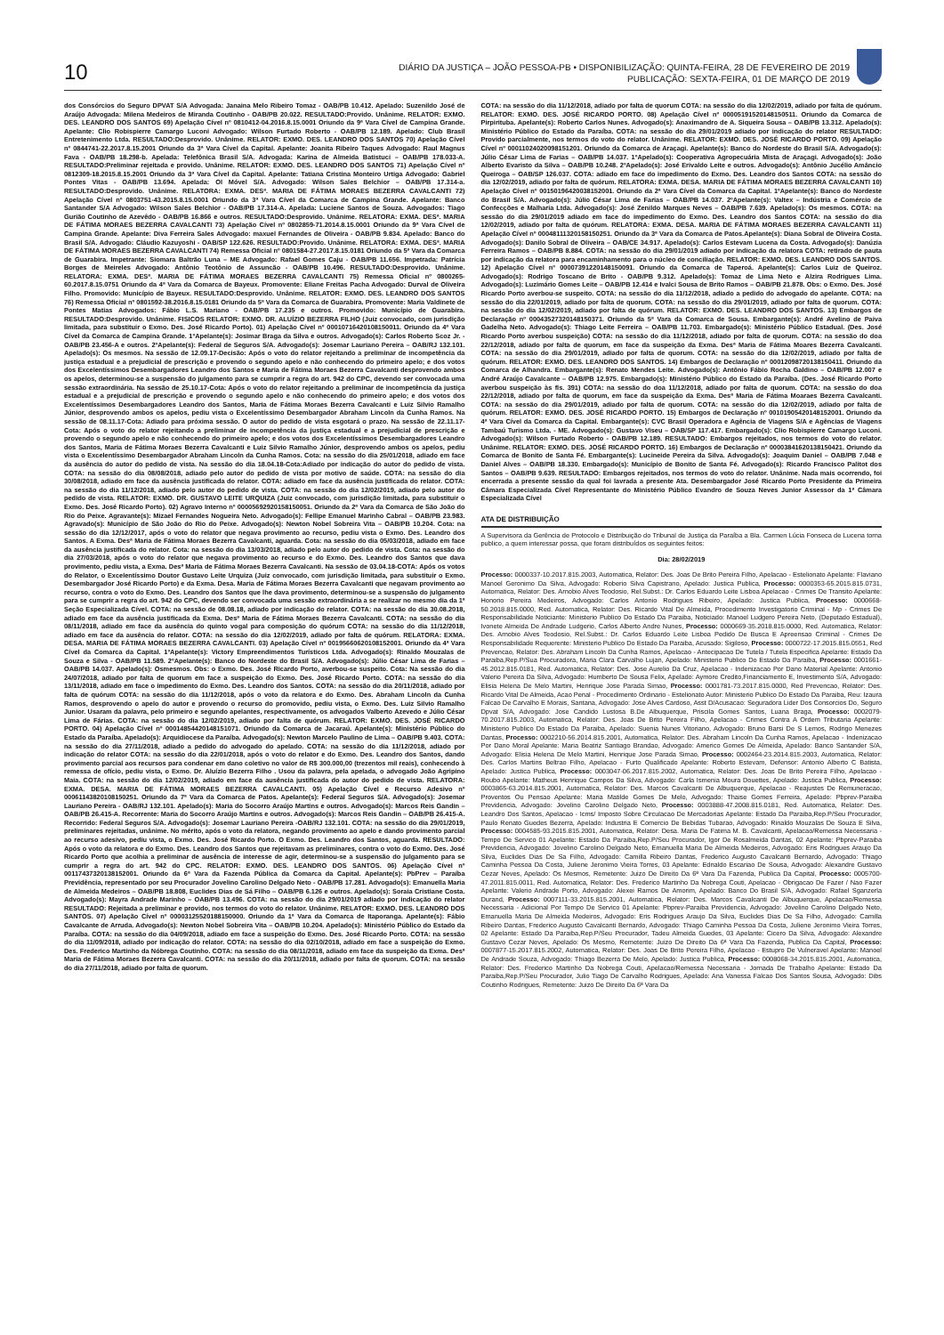10
DIÁRIO DA JUSTIÇA – JOÃO PESSOA-PB • DISPONIBILIZAÇÃO: QUINTA-FEIRA, 28 DE FEVEREIRO DE 2019
PUBLICAÇÃO: SEXTA-FEIRA, 01 DE MARÇO DE 2019
dos Consórcios do Seguro DPVAT S/A Advogada: Janaina Melo Ribeiro Tomaz - OAB/PB 10.412. Apelado: Suzenildo José de Araújo Advogada: Milena Medeiros de Miranda Coutinho - OAB/PB 20.022. RESULTADO:Provido. Unânime. RELATOR: EXMO. DES. LEANDRO DOS SANTOS 69) Apelação Cível nº 0810412-04.2016.8.15.0001 Oriundo da 9ª Vara Cível de Campina Grande. Apelante: Clio Robispierre Camargo Luconi Advogado: Wilson Furtado Roberto - OAB/PB 12.189. Apelado: Club Brasil Entretenimento Ltda. RESULTADO:Desprovido. Unânime. RELATOR: EXMO. DES. LEANDRO DOS SANTOS 70) Apelação Cível nº 0844741-22.2017.8.15.2001 Oriundo da 3ª Vara Cível da Capital. Apelante: Joanita Ribeiro Taques Advogado: Raul Magnus Fava - OAB/PB 18.298-b. Apelada: Telefônica Brasil S/A. Advogada: Karina de Almeida Batistuci – OAB/PB 178.033-A. RESULTADO:Preliminar rejeitada e provido. Unânime. RELATOR: EXMO. DES. LEANDRO DOS SANTOS 71) Apelação Cível nº 0812309-18.2015.8.15.2001 Oriundo da 3ª Vara Cível da Capital. Apelante: Tatiana Cristina Monteiro Urtiga Advogado: Gabriel Pontes Vitas - OAB/PB 13.694. Apelada: Ol Móvel S/A. Advogado: Wilson Sales Belchior – OAB/PB 17.314-a. RESULTADO:Desprovido. Unânime. RELATORA: EXMA. DESª. MARIA DE FÁTIMA MORAES BEZERRA CAVALCANTI 72) Apelação Cível nº 0803751-43.2015.8.15.0001 Oriundo da 3ª Vara Cível da Comarca de Campina Grande. Apelante: Banco Santander S/A Advogado: Wilson Sales Belchior - OAB/PB 17.314-A. Apelada: Luciene Santos de Souza. Advogados: Tiago Gurião Coutinho de Azevêdo - OAB/PB 16.866 e outros. RESULTADO:Desprovido. Unânime. RELATORA: EXMA. DESª. MARIA DE FÁTIMA MORAES BEZERRA CAVALCANTI 73) Apelação Cível nº 0802859-71.2014.8.15.0001 Oriundo da 9ª Vara Cível de Campina Grande. Apelante: Diva Ferreira Sales Advogado: maxuel Fernandes de Oliveira - OAB/PB 9.834. Apelado: Banco do Brasil S/A. Advogado: Cláudio Kazuyoshi - OAB/SP 122.626. RESULTADO:Provido. Unânime. RELATORA: EXMA. DESª. MARIA DE FÁTIMA MORAES BEZERRA CAVALCANTI 74) Remessa Oficial nº 0801584-27.2017.8.15.0181 Oriundo da 5ª Vara da Comarca de Guarabira. Impetrante: Siomara Baltrão Luna – ME Advogado: Rafael Gomes Caju - OAB/PB 11.656. Impetrada: Patrícia Borges de Meireles Advogado: Antônio Teotônio de Assuncão - OAB/PB 10.496. RESULTADO:Desprovido. Unânime. RELATORA: EXMA. DESª. MARIA DE FÁTIMA MORAES BEZERRA CAVALCANTI 75) Remessa Oficial nº 0800265-60.2017.8.15.0751 Oriundo da 4ª Vara da Comarca de Bayeux. Promovente: Eliane Freitas Pacha Advogado: Durval de Oliveira Filho. Promovido: Município de Bayeux. RESULTADO:Desprovido. Unânime. RELATOR: EXMO. DES. LEANDRO DOS SANTOS 76) Remessa Oficial nº 0801592-38.2016.8.15.0181 Oriundo da 5ª Vara da Comarca de Guarabira. Promovente: Maria Valdinete de Pontes Matias Advogados: Fábio L.S. Mariano - OAB/PB 17.235 e outros. Promovido: Município de Guarabira. RESULTADO:Desprovido. Unânime. FISICOS RELATOR: EXMO. DR. ALUÍZIO BEZERRA FILHO (Juiz convocado, com jurisdição limitada, para substituir o Exmo. Des. José Ricardo Porto). 01) Apelação Cível nº 00010716420108150011. Oriundo da 4ª Vara Cível da Comarca de Campina Grande. 1ºApelante(s): Josimar Braga da Silva e outros. Advogado(s): Carlos Roberto Scoz Jr. - OAB/PB 23.456-A e outros. 2ºApelante(s): Federal de Seguros S/A. Advogado(s): Josemar Lauriano Pereira – OAB/RJ 132.101. Apelado(s): Os mesmos. Na sessão de 12.09.17-Decisão: Após o voto do relator rejeitando a preliminar de incompetência da justiça estadual e a prejudicial de prescrição e provendo o segundo apelo e não conhecendo do primeiro apelo; e dos votos dos Excelentíssimos Desembargadores Leandro dos Santos e Maria de Fátima Moraes Bezerra Cavalcanti desprovendo ambos os apelos, determinou-se a suspensão do julgamento para se cumprir a regra do art. 942 do CPC, devendo ser convocada uma sessão extraordinária. Na sessão de 25.10.17-Cota: Após o voto do relator rejeitando a preliminar de incompetência da justiça estadual e a prejudicial de prescrição e provendo o segundo apelo e não conhecendo do primeiro apelo; e dos votos dos Excelentíssimos Desembargadores Leandro dos Santos, Maria de Fátima Moraes Bezerra Cavalcanti e Luiz Silvio Ramalho Júnior, desprovendo ambos os apelos, pediu vista o Excelentíssimo Desembargador Abraham Lincoln da Cunha Ramos. Na sessão de 08.11.17-Cota: Adiado para próxima sessão. O autor do pedido de vista esgotará o prazo. Na sessão de 22.11.17-Cota: Após o voto do relator rejeitando a preliminar de incompetência da justiça estadual e a prejudicial de prescrição e provendo o segundo apelo e não conhecendo do primeiro apelo; e dos votos dos Excelentíssimos Desembargadores Leandro dos Santos, Maria de Fátima Moraes Bezerra Cavalcanti e Luiz Silvio Ramalho Júnior, desprovendo ambos os apelos, pediu vista o Excelentíssimo Desembargador Abraham Lincoln da Cunha Ramos. Cota: na sessão do dia 25/01/2018, adiado em face da ausência do autor do pedido de vista. Na sessão do dia 18.04.18-Cota:Adiado por indicação do autor do pedido de vista. COTA: na sessão do dia 08/08/2018, adiado pelo autor do pedido de vista por motivo de saúde. COTA: na sessão do dia 30/08/2018, adiado em face da ausência justificada do relator. COTA: adiado em face da ausência justificada do relator. COTA: na sessão do dia 11/12/2018, adiado pelo autor do pedido de vista. COTA: na sessão do dia 12/02/2019, adiado pelo autor do pedido de vista. RELATOR: EXMO. DR. GUSTAVO LEITE URQUIZA (Juiz convocado, com jurisdição limitada, para substituir o Exmo. Des. José Ricardo Porto). 02) Agravo Interno nº 00005692920158150051. Oriundo da 2ª Vara da Comarca de São João do Rio do Peixe. Agravante(s): Mizael Fernandes Nogueira Neto. Advogado(s): Fellipe Emanuel Marinho Cabral – OAB/PB 23.983. Agravado(s): Município de São João do Rio do Peixe. Advogado(s): Newton Nobel Sobreira Vita – OAB/PB 10.204. Cota: na sessão do dia 12/12/2017, após o voto do relator que negava provimento ao recurso, pediu vista o Exmo. Des. Leandro dos Santos. A Exma. Desª Maria de Fátima Moraes Bezerra Cavalcanti, aguarda. Cota: na sessão do dia 05/03/2018, adiado em face da ausência justificada do relator. Cota: na sessão do dia 13/03/2018, adiado pelo autor do pedido de vista. Cota: na sessão do dia 27/03/2018, após o voto do relator que negava provimento ao recurso e do Exmo. Des. Leandro dos Santos que dava provimento, pediu vista, a Exma. Desª Maria de Fátima Moraes Bezerra Cavalcanti. Na sessão de 03.04.18-COTA: Após os votos do Relator, o Excelentíssimo Doutor Gustavo Leite Urquiza (Juiz convocado, com jurisdição limitada, para substituir o Exmo. Desembargador José Ricardo Porto) e da Exma. Desa. Maria de Fátima Moraes Bezerra Cavalcanti que negavam provimento ao recurso, contra o voto do Exmo. Des. Leandro dos Santos que lhe dava provimento, determinou-se a suspensão do julgamento para se cumprir a regra do art. 942 do CPC, devendo ser convocada uma sessão extraordinária a se realizar no mesmo dia da 1ª Seção Especializada Cível. COTA: na sessão de 08.08.18, adiado por indicação do relator. COTA: na sessão do dia 30.08.2018, adiado em face da ausência justificada da Exma. Desª Maria de Fátima Moraes Bezerra Cavalcanti. COTA: na sessão do dia 08/11/2018, adiado em face da ausência do quinto vogal para composição do quórum COTA: na sessão do dia 11/12/2018, adiado em face da ausência do relator. COTA: na sessão do dia 12/02/2019, adiado por falta de quórum. RELATORA: EXMA. DESA. MARIA DE FÁTIMA MORAES BEZERRA CAVALCANTI. 03) Apelação Cível nº 00195660620108152001. Oriundo da 4ª Vara Cível da Comarca da Capital. 1ºApelante(s): Victory Empreendimentos Turísticos Ltda. Advogado(s): Rinaldo Mouzalas de Souza e Silva - OAB/PB 11.589. 2ºApelante(s): Banco do Nordeste do Brasil S/A. Advogado(s): Júlio César Lima de Farias – OAB/PB 14.037. Apelado(s): Osmesmos. Obs: o Exmo. Des. José Ricardo Porto, averbou-se suspeito. Cota: Na sessão do dia 24/07/2018, adiado por falta de quorum em face a suspeição do Exmo. Des. José Ricardo Porto. COTA: na sessão do dia 13/11/2018, adiado em face o impedimento do Exmo. Des. Leandro dos Santos. COTA: na sessão do dia 20/11/2018, adiado por falta de quórum COTA: na sessão do dia 11/12/2018, após o voto da relatora e do Exmo. Des. Abraham Lincoln da Cunha Ramos, desprovendo o apelo do autor e provendo o recurso do promovido, pediu vista, o Exmo. Des. Luiz Silvio Ramalho Junior. Usaram da palavra, pelo primeiro e segundo apelantes, respectivamente, os advogados Valberto Azevedo e Júlio César Lima de Fárias. COTA: na sessão do dia 12/02/2019, adiado por falta de quórum. RELATOR: EXMO. DES. JOSÉ RICARDO PORTO. 04) Apelação Cível nº 00014854420148151071. Oriundo da Comarca de Jacaraú. Apelante(s): Ministério Público do Estado da Paraíba. Apelado(s): Arquidiocese da Paraíba. Advogado(s): Newton Marcelo Paulino de Lima – OAB/PB 9.403. COTA: na sessão do dia 27/11/2018, adiado a pedido do advogado do apelado. COTA: na sessão do dia 11/12/2018, adiado por indicação do relator COTA: na sessão do dia 22/01/2018, após o voto do relator e do Exmo. Des. Leandro dos Santos, dando provimento parcial aos recursos para condenar em dano coletivo no valor de R$ 300.000,00 (trezentos mil reais), conhecendo à remessa de ofício, pediu vista, o Exmo. Dr. Aluízio Bezerra Filho . Usou da palavra, pela apelada, o advogado João Agripino Maia. COTA: na sessão do dia 12/02/2019, adiado em face da ausência justificada do autor do pedido de vista. RELATORA: EXMA. DESA. MARIA DE FÁTIMA MORAES BEZERRA CAVALCANTI. 05) Apelação Cível e Recurso Adesivo nº 00061143820108150251. Oriundo da 7ª Vara da Comarca de Patos. Apelante(s): Federal Seguros S/A. Advogado(s): Josemar Lauriano Pereira - OAB/RJ 132.101. Apelado(s): Maria do Socorro Araújo Martins e outros. Advogado(s): Marcos Reis Gandin – OAB/PB 26.415-A. Recorrente: Maria do Socorro Araújo Martins e outros. Advogado(s): Marcos Reis Gandin – OAB/PB 26.415-A. Recorrido: Federal Seguros S/A. Advogado(s): Josemar Lauriano Pereira -OAB/RJ 132.101. COTA: na sessão do dia 29/01/2019, preliminares rejeitadas, unânime. No mérito, após o voto da relatora, negando provimento ao apelo e dando provimento parcial ao recurso adesivo, pediu vista, o Exmo. Des. José Ricardo Porto. O Exmo. Des. Leandro dos Santos, aguarda. RESULTADO: Após o voto da relatora e do Exmo. Des. Leandro dos Santos que rejeitavam as preliminares, contra o voto do Exmo. Des. José Ricardo Porto que acolhia a preliminar de ausência de interesse de agir, determinou-se a suspensão do julgamento para se cumprir a regra do art. 942 do CPC. RELATOR: EXMO. DES. LEANDRO DOS SANTOS. 06) Apelação Cível nº 00117437320138152001. Oriundo da 6ª Vara da Fazenda Pública da Comarca da Capital. Apelante(s): PbPrev – Paraíba Previdência, representado por seu Procurador Jovelino Carolino Delgado Neto - OAB/PB 17.281. Advogado(s): Emanuella Maria de Almeida Medeiros – OAB/PB 18.808, Euclides Dias de Sá Filho – OAB/PB 6.126 e outros. Apelado(s): Soraia Cristiane Costa. Advogado(s): Mayra Andrade Marinho – OAB/PB 13.496. COTA: na sessão do dia 29/01/2019 adiado por indicação do relator RESULTADO: Rejeitada a preliminar e provido, nos termos do voto do relator. Unânime. RELATOR: EXMO. DES. LEANDRO DOS SANTOS. 07) Apelação Cível nº 00003125520188150000. Oriundo da 1ª Vara da Comarca de Itaporanga. Apelante(s): Fábio Cavalcante de Arruda. Advogado(s): Newton Nobel Sobreira Vita – OAB/PB 10.204. Apelado(s): Ministério Público do Estado da Paraíba. COTA: na sessão do dia 04/09/2018, adiado em face a suspeição do Exmo. Des. José Ricardo Porto. COTA: na sessão do dia 11/09/2018, adiado por indicação do relator. COTA: na sessão do dia 02/10/2018, adiado em face a suspeição do Exmo. Des. Frederico Martinho da Nóbrega Coutinho. COTA: na sessão do dia 08/11/2018, adiado em face da suspeição da Exma. Desª Maria de Fátima Moraes Bezerra Cavalcanti. COTA: na sessão do dia 20/11/2018, adiado por falta de quorum. COTA: na sessão do dia 27/11/2018, adiado por falta de quorum.
COTA: na sessão do dia 11/12/2018, adiado por falta de quorum COTA: na sessão do dia 12/02/2019, adiado por falta de quórum. RELATOR: EXMO. DES. JOSÉ RICARDO PORTO. 08) Apelação Cível nº 00005191520148150511. Oriundo da Comarca de Pirpirituba. Apelante(s): Roberto Carlos Nunes. Advogado(s): Anaximandro de A. Siqueira Sousa – OAB/PB 13.312. Apelado(s): Ministério Público do Estado da Paraíba. COTA: na sessão do dia 29/01/2019 adiado por indicação do relator RESULTADO: Provido parcialmente, nos termos do voto do relator. Unânime. RELATOR: EXMO. DES. JOSÉ RICARDO PORTO. 09) Apelação Cível nº 00011024020098151201. Oriundo da Comarca de Araçagi. Apelante(s): Banco do Nordeste do Brasil S/A. Advogado(s): Júlio César Lima de Farias – OAB/PB 14.037. 1ºApelado(s): Cooperativa Agropecuária Mista de Araçagi. Advogado(s): João Alberto Evaristo da Silva – OAB/PB 10.248. 2ºApelado(s): José Erivaldo Leite e outros. Advogado(s): Antônio Jucélio Amâncio Queiroga – OAB/SP 126.037. COTA: adiado em face do impedimento do Exmo. Des. Leandro dos Santos COTA: na sessão do dia 12/02/2019, adiado por falta de quórum. RELATORA: EXMA. DESA. MARIA DE FÁTIMA MORAES BEZERRA CAVALCANTI 10) Apelação Cível nº 00150196420038152001. Oriundo da 2ª Vara Cível da Comarca da Capital. 1ºApelante(s): Banco do Nordeste do Brasil S/A. Advogado(s): Júlio César Lima de Farias – OAB/PB 14.037. 2ºApelante(s): Valtex – Indústria e Comércio de Confecções e Malharia Ltda. Advogado(s): José Zenildo Marques Neves – OAB/PB 7.639. Apelado(s): Os mesmos. COTA: na sessão do dia 29/01/2019 adiado em face do impedimento do Exmo. Des. Leandro dos Santos COTA: na sessão do dia 12/02/2019, adiado por falta de quórum. RELATORA: EXMA. DESA. MARIA DE FÁTIMA MORAES BEZERRA CAVALCANTI 11) Apelação Cível nº 00048111320158150251. Oriundo da 3ª Vara da Comarca de Patos.Apelante(s): Diana Sobral de Oliveira Costa. Advogado(s): Danilo Sobral de Oliveira – OAB/CE 34.917. Apelado(s): Carlos Estevam Lucena da Costa. Advogado(s): Danúzia Ferreira Ramos – OAB/PB 8.884. COTA: na sessão do dia 29/01/2019 adiado por indicação da relatora COTA: retirado de pauta por indicação da relatora para encaminhamento para o núcleo de conciliação. RELATOR: EXMO. DES. LEANDRO DOS SANTOS. 12) Apelação Cível nº 00007391220148150091. Oriundo da Comarca de Taperoá. Apelante(s): Carlos Luiz de Queiroz. Advogado(s): Rodrigo Toscano de Brito - OAB/PB 9.312. Apelado(s): Tomaz de Lima Neto e Alzira Rodrigues Lima. Advogado(s): Luzimário Gomes Leite – OAB/PB 12.414 e Ivalci Sousa de Brito Ramos – OAB/PB 21.878. Obs: o Exmo. Des. José Ricardo Porto averbou-se suspeito. COTA: na sessão do dia 11/12/2018, adiado a pedido do advogado do apelante. COTA: na sessão do dia 22/01/2019, adiado por falta de quorum. COTA: na sessão do dia 29/01/2019, adiado por falta de quorum. COTA: na sessão do dia 12/02/2019, adiado por falta de quórum. RELATOR: EXMO. DES. LEANDRO DOS SANTOS. 13) Embargos de Declaração nº 00043527320148150371. Oriundo da 5ª Vara da Comarca de Sousa. Embargante(s): André Avelino de Paiva Gadelha Neto. Advogado(s): Thiago Leite Ferreira – OAB/PB 11.703. Embargado(s): Ministério Público Estadual. (Des. José Ricardo Porto averbou suspeição) COTA: na sessão do dia 11/12/2018, adiado por falta de quorum. COTA: na sessão do doa 22/12/2018, adiado por falta de quorum, em face da suspeição da Exma. Desª Maria de Fátima Moares Bezerra Cavalcanti. COTA: na sessão do dia 29/01/2019, adiado por falta de quorum. COTA: na sessão do dia 12/02/2019, adiado por falta de quórum. RELATOR: EXMO. DES. LEANDRO DOS SANTOS. 14) Embargos de Declaração nº 00012098720138150411. Oriundo da Comarca de Alhandra. Embargante(s): Renato Mendes Leite. Advogado(s): Antônio Fábio Rocha Galdino – OAB/PB 12.007 e André Araújo Cavalcante – OAB/PB 12.975. Embargado(s): Ministério Público do Estado da Paraíba. (Des. José Ricardo Porto averbou suspeição às fls. 391) COTA: na sessão do doa 11/12/2018, adiado por falta de quorum. COTA: na sessão do doa 22/12/2018, adiado por falta de quorum, em face da suspeição da Exma. Desª Maria de Fátima Moaraes Bezerra Cavalcanti. COTA: na sessão do dia 29/01/2019, adiado por falta de quorum. COTA: na sessão do dia 12/02/2019, adiado por falta de quórum. RELATOR: EXMO. DES. JOSÉ RICARDO PORTO. 15) Embargos de Declaração nº 00101905420148152001. Oriundo da 4ª Vara Cível da Comarca da Capital. Embargante(s): CVC Brasil Operadora e Agência de Viagens S/A e Agências de Viagens Tambaú Turismo Ltda. - ME. Advogado(s): Gustavo Viseu – OAB/SP 117.417. Embargado(s): Clio Robispierre Camargo Luconi. Advogado(s): Wilson Furtado Roberto - OAB/PB 12.189. RESULTADO: Embargos rejeitados, nos termos do voto do relator. Unânime. RELATOR: EXMO. DES. JOSÉ RICARDO PORTO. 16) Embargos de Declaração nº 00003841620138150421. Oriundo da Comarca de Bonito de Santa Fé. Embargante(s): Lucineide Pereira da Silva. Advogado(s): Joaquim Daniel – OAB/PB 7.048 e Daniel Alves – OAB/PB 18.330. Embargado(s): Município de Bonito de Santa Fé. Advogado(s): Ricardo Francisco Palitot dos Santos – OAB/PB 9.639. RESULTADO: Embargos rejeitados, nos termos do voto do relator. Unânime. Nada mais ocorrendo, foi encerrada a presente sessão da qual foi lavrada a presente Ata. Desembargador José Ricardo Porto Presidente da Primeira Câmara Especializada Cível Representante do Ministério Público Evandro de Souza Neves Junior Assessor da 1ª Câmara Especializada Cível
ATA DE DISTRIBUIÇÃO
A Supervisora da Gerência de Protocolo e Distribuição do Tribunal de Justiça da Paraíba a Bla. Carmen Lúcia Fonseca de Lucena torna publico, a quem interessar possa, que foram distribuídos os seguintes feitos:
Dia: 28/02/2019
Processo: 0000337-10.2017.815.2003, Automatica, Relator: Des. Joas De Brito Pereira Filho, Apelacao - Estelionato Apelante: Flaviano Manoel Geronimo Da Silva, Advogado: Roberio Silva Capistrano, Apelado: Justica Publica, Processo: 0000353-65.2015.815.0731, Automatica, Relator: Des. Arnobio Alves Teodosio, Rel.Subst.: Dr. Carlos Eduardo Leite Lisboa Apelacao - Crimes De Transito Apelante: Honorio Pereira Medeiros, Advogado: Carlos Antonio Rodrigues Ribeiro, Apelado: Justica Publica, Processo: 0000668-50.2018.815.0000, Red. Automatica, Relator: Des. Ricardo Vital De Almeida, Procedimento Investigatorio Criminal - Mp - Crimes De Responsabilidade Noticiante: Ministerio Publico Do Estado Da Paraiba, Noticiado: Manoel Ludgero Pereira Neto, (Deputado Estadual), Ivonete Almeida De Andrade Ludgerio, Carlos Alberto Andre Nunes, Processo: 0000669-35.2018.815.0000, Red. Automatica, Relator: Des. Arnobio Alves Teodosio, Rel.Subst.: Dr. Carlos Eduardo Leite Lisboa Pedido De Busca E Apreensao Criminal - Crimes De Responsabilidade Requerente: Ministerio Publico Do Estado Da Paraiba, Acusado: Sigiloso, Processo: 0000722-17.2015.815.0551, Red Prevencao, Relator: Des. Abraham Lincoln Da Cunha Ramos, Apelacao - Antecipacao De Tutela / Tutela Especifica Apelante: Estado Da Paraiba,Rep.P/Sua Procuradora, Maria Clara Carvalho Lujan, Apelado: Ministerio Publico Do Estado Da Paraiba, Processo: 0001661-45.2012.815.0181, Red. Automatica, Relator: Des. Jose Aurelio Da Cruz, Apelacao - Indenizacao Por Dano Material Apelante: Antonio Valerio Pereira Da Silva, Advogado: Humberto De Sousa Felix, Apelado: Aymore Credito,Financiamento E, Investimento S/A, Advogado: Elisia Helena De Melo Martini, Henrique Jose Parada Simao, Processo: 0001781-73.2017.815.0000, Red Prevencao, Relator: Des. Ricardo Vital De Almeida, Acao Penal - Procedimento Ordinario - Estelionato Autor: Ministerio Publico Do Estado Da Paraiba, Reu: Izaura Falcao De Carvalho E Morais, Santana, Advogado: Jose Alves Cardoso, Asst D/Acusacao: Seguradora Lider Dos Consorcios Do, Seguro Dpvat S/A, Advogado: Jose Candido Lustosa B.De Albuquerque, Priscila Gomes Santos, Luana Braga, Processo: 0002079-70.2017.815.2003, Automatica, Relator: Des. Joas De Brito Pereira Filho, Apelacao - Crimes Contra A Ordem Tributaria Apelante: Ministerio Publico Do Estado Da Paraiba, Apelado: Suenia Nunes Vitoriano, Advogado: Bruno Barsi De S Lemos, Rodrigo Menezes Dantas, Processo: 0002210-56.2014.815.2001, Automatica, Relator: Des. Abraham Lincoln Da Cunha Ramos, Apelacao - Indenizacao Por Dano Moral Apelante: Maria Beatriz Santiago Brandao, Advogado: Americo Gomes De Almeida, Apelado: Banco Santander S/A, Advogado: Elisia Helena De Melo Martini, Henrique Jose Parada Simao, Processo: 0002464-23.2014.815.2003, Automatica, Relator: Des. Carlos Martins Beltrao Filho, Apelacao - Furto Qualificado Apelante: Roberto Estevam, Defensor: Antonio Alberto C Batista, Apelado: Justica Publica, Processo: 0003047-06.2017.815.2002, Automatica, Relator: Des. Joas De Brito Pereira Filho, Apelacao - Roubo Apelante: Matheus Henrique Campos Da Silva, Advogado: Carla Ismenia Moura Douettes, Apelado: Justica Publica, Processo: 0003865-63.2014.815.2001, Automatica, Relator: Des. Marcos Cavalcanti De Albuquerque, Apelacao - Reajustes De Remuneracao, Proventos Ou Pensao Apelante: Maria Matilde Gomes De Melo, Advogado: Thaise Gomes Ferreira, Apelado: Pbprev-Paraiba Previdencia, Advogado: Jovelino Carolino Delgado Neto, Processo: 0003888-47.2008.815.0181, Red. Automatica, Relator: Des. Leandro Dos Santos, Apelacao - Icms/ Imposto Sobre Circulacao De Mercadorias Apelante: Estado Da Paraiba,Rep.P/Seu Procurador, Paulo Renato Guedes Bezerra, Apelado: Industria E Comercio De Bebidas Tubarao, Advogado: Rinaldo Mouzalas De Souza E Silva, Processo: 0004585-93.2015.815.2001, Automatica, Relator: Desa. Maria De Fatima M. B. Cavalcanti, Apelacao/Remessa Necessaria - Tempo De Servico 01 Apelante: Estado Da Paraiba,Rep.P/Seu Procurador, Igor De Rosalmeida Dantas, 02 Apelante: Pbprev-Paraiba Previdencia, Advogado: Jovelino Carolino Delgado Neto, Emanuella Maria De Almeida Medeiros, Advogado: Eris Rodrigues Araujo Da Silva, Euclides Dias De Sa Filho, Advogado: Camilla Ribeiro Dantas, Frederico Augusto Cavalcanti Bernardo, Advogado: Thiago Caminha Pessoa Da Costa, Juliene Jeronimo Vieira Torres, 03 Apelante: Ednaldo Escariao De Sousa, Advogado: Alexandre Gustavo Cezar Neves, Apelado: Os Mesmos, Remetente: Juizo De Direito Da 6ª Vara Da Fazenda, Publica Da Capital, Processo: 0005700-47.2011.815.0011, Red. Automatica, Relator: Des. Frederico Martinho Da Nobrega Couti, Apelacao - Obrigacao De Fazer / Nao Fazer Apelante: Valerio Andrade Porto, Advogado: Alexei Ramos De Amorim, Apelado: Banco Do Brasil S/A, Advogado: Rafael Sganzerla Durand, Processo: 0007111-33.2015.815.2001, Automatica, Relator: Des. Marcos Cavalcanti De Albuquerque, Apelacao/Remessa Necessaria - Adicional Por Tempo De Servico 01 Apelante: Pbprev-Paraiba Previdencia, Advogado: Jovelino Carolino Delgado Neto, Emanuella Maria De Almeida Medeiros, Advogado: Eris Rodrigues Araujo Da Silva, Euclides Dias De Sa Filho, Advogado: Camilla Ribeiro Dantas, Frederico Augusto Cavalcanti Bernardo, Advogado: Thiago Caminha Pessoa Da Costa, Juliene Jeronimo Vieira Torres, 02 Apelante: Estado Da Paraiba,Rep.P/Seu Procurador, Tadeu Almeida Guedes, 03 Apelante: Cicero Da Silva, Advogado: Alexandre Gustavo Cezar Neves, Apelado: Os Mesmo, Remetente: Juizo De Direito Da 6ª Vara Da Fazenda, Publica Da Capital, Processo: 0007877-15.2017.815.2002, Automatica, Relator: Des. Joas De Brito Pereira Filho, Apelacao - Estupro De Vulneravel Apelante: Manoel De Andrade Souza, Advogado: Thiago Bezerra De Melo, Apelado: Justica Publica, Processo: 0008068-34.2015.815.2001, Automatica, Relator: Des. Frederico Martinho Da Nobrega Couti, Apelacao/Remessa Necessaria - Jornada De Trabalho Apelante: Estado Da Paraiba,Rep.P/Seu Procurador, Julio Tiago De Carvalho Rodrigues, Apelado: Ana Vanessa Falcao Dos Santos Sousa, Advogado: Dibs Coutinho Rodrigues, Remetente: Juizo De Direito Da 6ª Vara Da